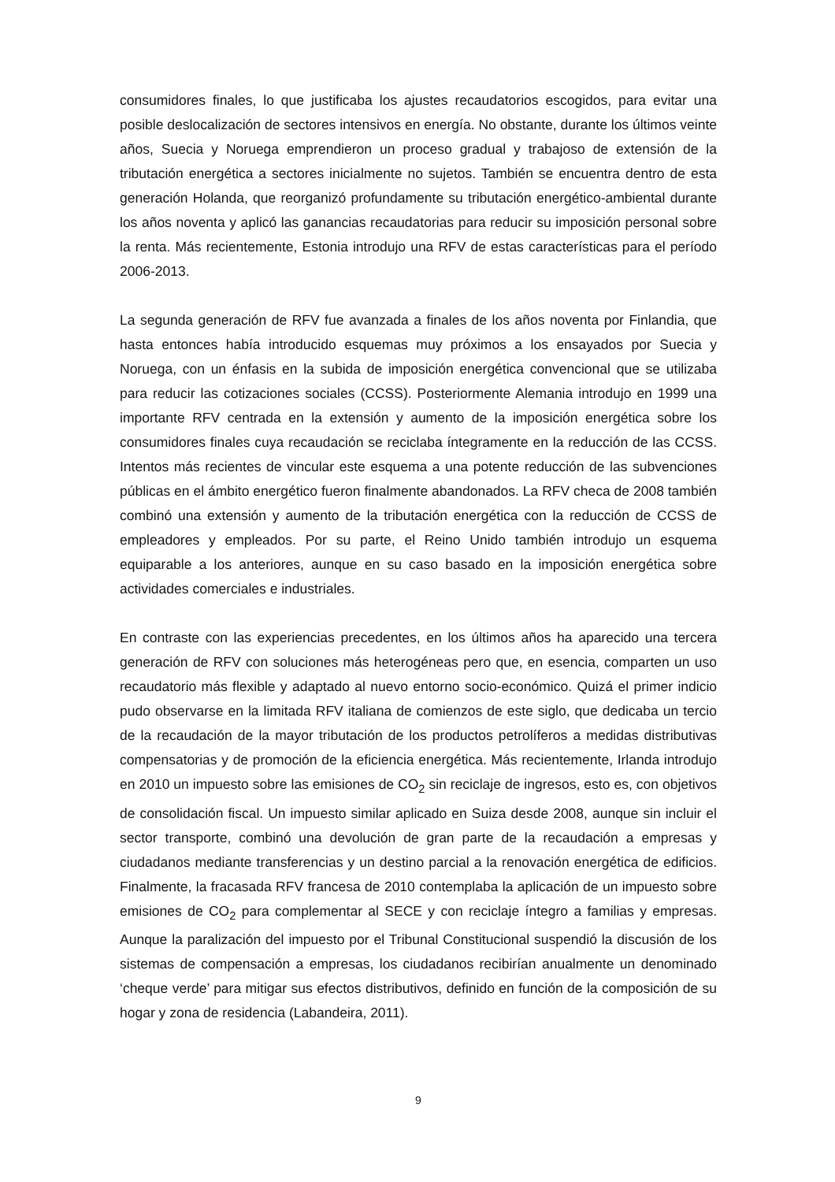consumidores finales, lo que justificaba los ajustes recaudatorios escogidos, para evitar una posible deslocalización de sectores intensivos en energía. No obstante, durante los últimos veinte años, Suecia y Noruega emprendieron un proceso gradual y trabajoso de extensión de la tributación energética a sectores inicialmente no sujetos. También se encuentra dentro de esta generación Holanda, que reorganizó profundamente su tributación energético-ambiental durante los años noventa y aplicó las ganancias recaudatorias para reducir su imposición personal sobre la renta. Más recientemente, Estonia introdujo una RFV de estas características para el período 2006-2013.
La segunda generación de RFV fue avanzada a finales de los años noventa por Finlandia, que hasta entonces había introducido esquemas muy próximos a los ensayados por Suecia y Noruega, con un énfasis en la subida de imposición energética convencional que se utilizaba para reducir las cotizaciones sociales (CCSS). Posteriormente Alemania introdujo en 1999 una importante RFV centrada en la extensión y aumento de la imposición energética sobre los consumidores finales cuya recaudación se reciclaba íntegramente en la reducción de las CCSS. Intentos más recientes de vincular este esquema a una potente reducción de las subvenciones públicas en el ámbito energético fueron finalmente abandonados. La RFV checa de 2008 también combinó una extensión y aumento de la tributación energética con la reducción de CCSS de empleadores y empleados. Por su parte, el Reino Unido también introdujo un esquema equiparable a los anteriores, aunque en su caso basado en la imposición energética sobre actividades comerciales e industriales.
En contraste con las experiencias precedentes, en los últimos años ha aparecido una tercera generación de RFV con soluciones más heterogéneas pero que, en esencia, comparten un uso recaudatorio más flexible y adaptado al nuevo entorno socio-económico. Quizá el primer indicio pudo observarse en la limitada RFV italiana de comienzos de este siglo, que dedicaba un tercio de la recaudación de la mayor tributación de los productos petrolíferos a medidas distributivas compensatorias y de promoción de la eficiencia energética. Más recientemente, Irlanda introdujo en 2010 un impuesto sobre las emisiones de CO<sub>2</sub> sin reciclaje de ingresos, esto es, con objetivos de consolidación fiscal. Un impuesto similar aplicado en Suiza desde 2008, aunque sin incluir el sector transporte, combinó una devolución de gran parte de la recaudación a empresas y ciudadanos mediante transferencias y un destino parcial a la renovación energética de edificios. Finalmente, la fracasada RFV francesa de 2010 contemplaba la aplicación de un impuesto sobre emisiones de CO<sub>2</sub> para complementar al SECE y con reciclaje íntegro a familias y empresas. Aunque la paralización del impuesto por el Tribunal Constitucional suspendió la discusión de los sistemas de compensación a empresas, los ciudadanos recibirían anualmente un denominado ‘cheque verde’ para mitigar sus efectos distributivos, definido en función de la composición de su hogar y zona de residencia (Labandeira, 2011).
9